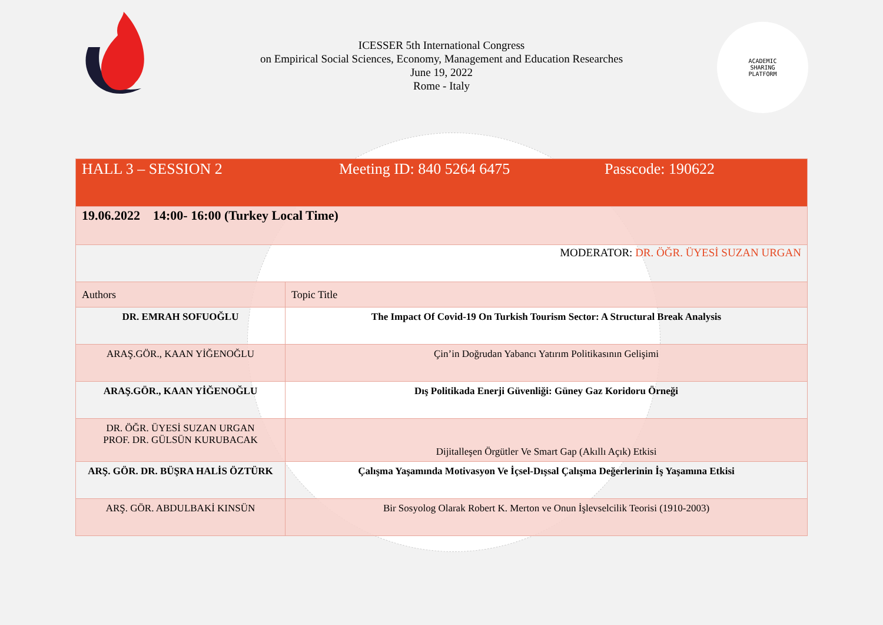ACADEMIC
SHARING
PLATFORM
ICESSER 5th International Congress
on Empirical Social Sciences, Economy, Management and Education Researches
June 19, 2022
Rome - Italy
| HALL 3 – SESSION 2 Meeting ID: 840 5264 6475 Passcode: 190622 | |
| 19.06.2022 14:00- 16:00 (Turkey Local Time) | |
| MODERATOR: DR. ÖĞR. ÜYESİ SUZAN URGAN | |
| Authors | Topic Title |
| DR. EMRAH SOFUOĞLU | The Impact Of Covid-19 On Turkish Tourism Sector: A Structural Break Analysis |
| ARAŞ.GÖR., KAAN YİĞENOĞLU | Çin’in Doğrudan Yabancı Yatırım Politikasının Gelişimi |
| ARAŞ.GÖR., KAAN YİĞENOĞLU | Dış Politikada Enerji Güvenliği: Güney Gaz Koridoru Örneği |
| DR. ÖĞR. ÜYESİ SUZAN URGAN PROF. DR. GÜLSÜN KURUBACAK | Dijitalleşen Örgütler Ve Smart Gap (Akıllı Açık) Etkisi |
| ARŞ. GÖR. DR. BÜŞRA HALİS ÖZTÜRK | Çalışma Yaşamında Motivasyon Ve İçsel-Dışsal Çalışma Değerlerinin İş Yaşamına Etkisi |
| ARŞ. GÖR. ABDULBAKİ KINSÜN | Bir Sosyolog Olarak Robert K. Merton ve Onun İşlevselcilik Teorisi (1910-2003) |